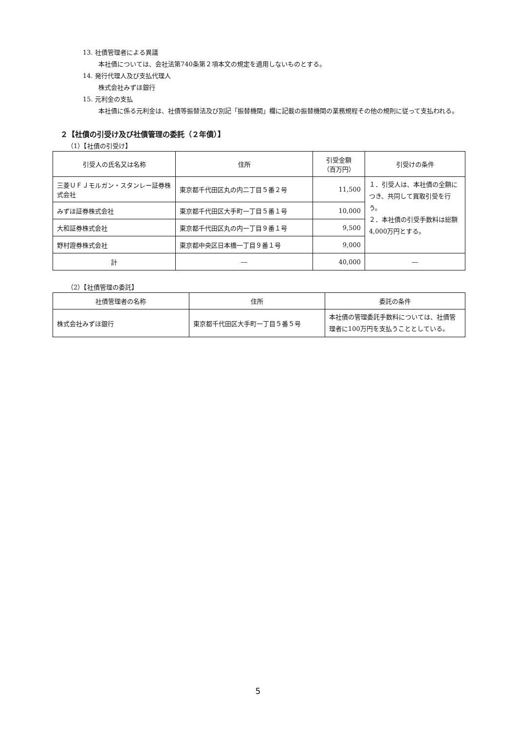13. 社債管理者による異議
本社債については、会社法第740条第２項本文の規定を適用しないものとする。
14. 発行代理人及び支払代理人
株式会社みずほ銀行
15. 元利金の支払
本社債に係る元利金は、社債等振替法及び別記「振替機関」欄に記載の振替機関の業務規程その他の規則に従って支払われる。
２【社債の引受け及び社債管理の委託（２年債）】
（1）【社債の引受け】
| 引受人の氏名又は名称 | 住所 | 引受金額 （百万円） | 引受けの条件 |
| --- | --- | --- | --- |
| 三菱ＵＦＪモルガン・スタンレー証券株式会社 | 東京都千代田区丸の内二丁目５番２号 | 11,500 | １．引受人は、本社債の全額につき、共同して買取引受を行う。 ２．本社債の引受手数料は総額4,000万円とする。 |
| みずほ証券株式会社 | 東京都千代田区大手町一丁目５番１号 | 10,000 | |
| 大和証券株式会社 | 東京都千代田区丸の内一丁目９番１号 | 9,500 | |
| 野村證券株式会社 | 東京都中央区日本橋一丁目９番１号 | 9,000 | |
| 計 | ― | 40,000 | ― |
（2）【社債管理の委託】
| 社債管理者の名称 | 住所 | 委託の条件 |
| --- | --- | --- |
| 株式会社みずほ銀行 | 東京都千代田区大手町一丁目５番５号 | 本社債の管理委託手数料については、社債管理者に100万円を支払うこととしている。 |
5